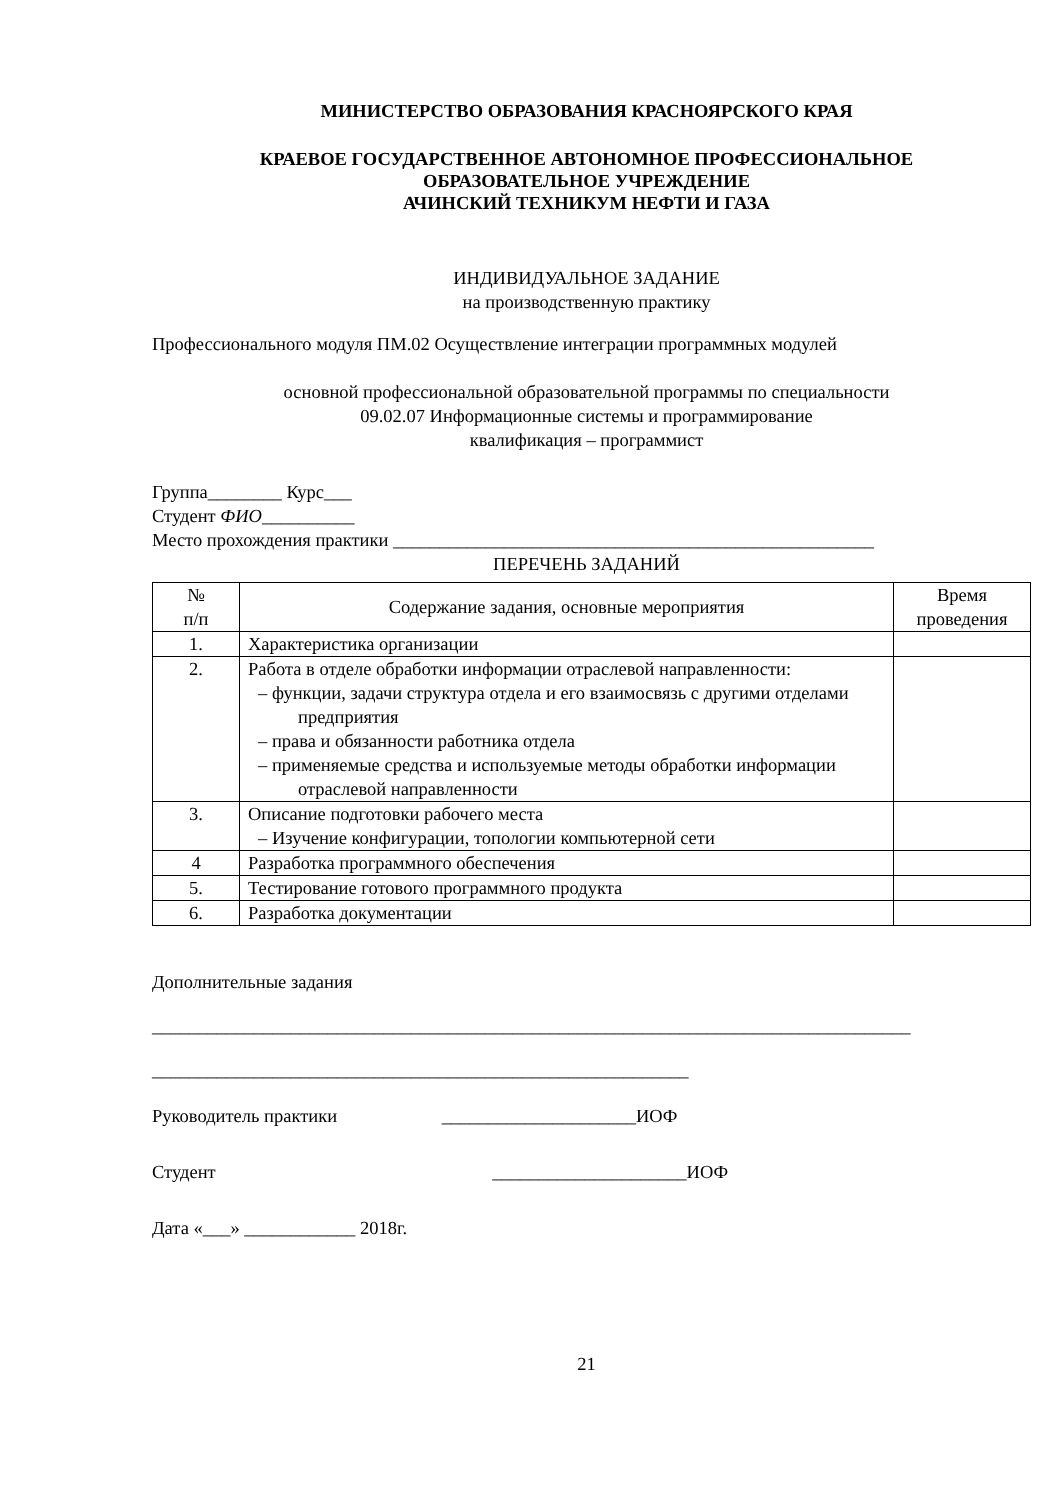МИНИСТЕРСТВО ОБРАЗОВАНИЯ КРАСНОЯРСКОГО КРАЯ
КРАЕВОЕ ГОСУДАРСТВЕННОЕ АВТОНОМНОЕ ПРОФЕССИОНАЛЬНОЕ
ОБРАЗОВАТЕЛЬНОЕ УЧРЕЖДЕНИЕ
АЧИНСКИЙ ТЕХНИКУМ НЕФТИ И ГАЗА
ИНДИВИДУАЛЬНОЕ ЗАДАНИЕ
на производственную практику
Профессионального модуля ПМ.02 Осуществление интеграции программных модулей
основной профессиональной образовательной программы по специальности
09.02.07 Информационные системы и программирование
квалификация – программист
Группа________ Курс___
Студент ФИО__________
Место прохождения практики ____________________________________________________
ПЕРЕЧЕНЬ ЗАДАНИЙ
| № п/п | Содержание задания, основные мероприятия | Время проведения |
| --- | --- | --- |
| 1. | Характеристика организации | |
| 2. | Работа в отделе обработки информации отраслевой направленности: – функции, задачи структура отдела и его взаимосвязь с другими отделами предприятия – права и обязанности работника отдела – применяемые средства и используемые методы обработки информации отраслевой направленности | |
| 3. | Описание подготовки рабочего места – Изучение конфигурации, топологии компьютерной сети | |
| 4 | Разработка программного обеспечения | |
| 5. | Тестирование готового программного продукта | |
| 6. | Разработка документации | |
Дополнительные задания
__________________________________________________________________________________
__________________________________________________________
Руководитель практики _____________________ИОФ
Студент _____________________ИОФ
Дата «___» ____________ 2018г.
21